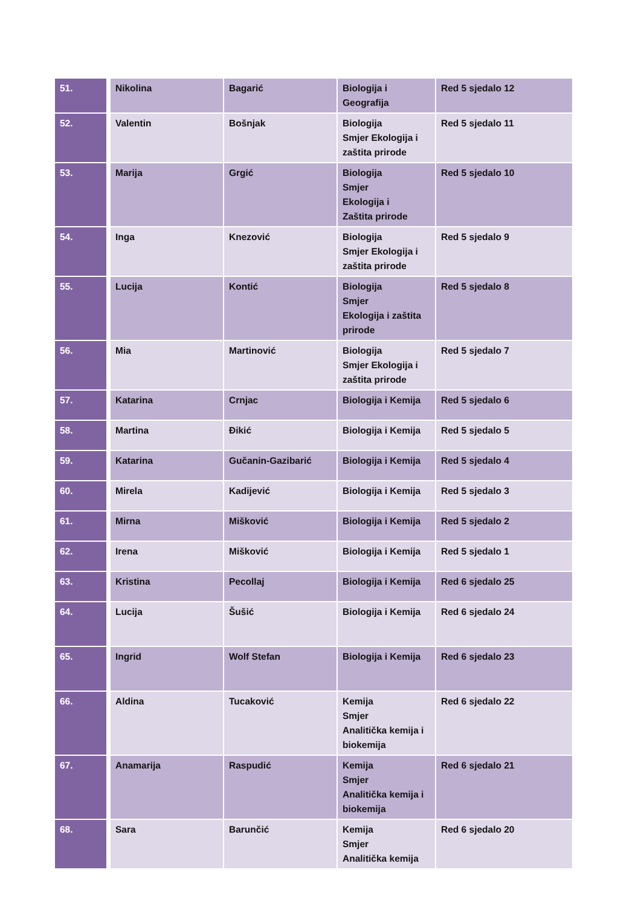| 51. | Nikolina | Bagarić | Biologija i Geografija | Red 5 sjedalo 12 |
| 52. | Valentin | Bošnjak | Biologija Smjer Ekologija i zaštita prirode | Red 5 sjedalo 11 |
| 53. | Marija | Grgić | Biologija Smjer Ekologija i Zaštita prirode | Red 5 sjedalo 10 |
| 54. | Inga | Knezović | Biologija Smjer Ekologija i zaštita prirode | Red 5 sjedalo 9 |
| 55. | Lucija | Kontić | Biologija Smjer Ekologija i zaštita prirode | Red 5 sjedalo 8 |
| 56. | Mia | Martinović | Biologija Smjer Ekologija i zaštita prirode | Red 5 sjedalo 7 |
| 57. | Katarina | Crnjac | Biologija i Kemija | Red 5 sjedalo 6 |
| 58. | Martina | Đikić | Biologija i Kemija | Red 5 sjedalo 5 |
| 59. | Katarina | Gučanin-Gazibarić | Biologija i Kemija | Red 5 sjedalo 4 |
| 60. | Mirela | Kadijević | Biologija i Kemija | Red 5 sjedalo 3 |
| 61. | Mirna | Mišković | Biologija i Kemija | Red 5 sjedalo 2 |
| 62. | Irena | Mišković | Biologija i Kemija | Red 5 sjedalo 1 |
| 63. | Kristina | Pecollaj | Biologija i Kemija | Red 6 sjedalo 25 |
| 64. | Lucija | Šušić | Biologija i Kemija | Red 6 sjedalo 24 |
| 65. | Ingrid | Wolf Stefan | Biologija i Kemija | Red 6 sjedalo 23 |
| 66. | Aldina | Tucaković | Kemija Smjer Analitička kemija i biokemija | Red 6 sjedalo 22 |
| 67. | Anamarija | Raspudić | Kemija Smjer Analitička kemija i biokemija | Red 6 sjedalo 21 |
| 68. | Sara | Barunčić | Kemija Smjer Analitička kemija | Red 6 sjedalo 20 |